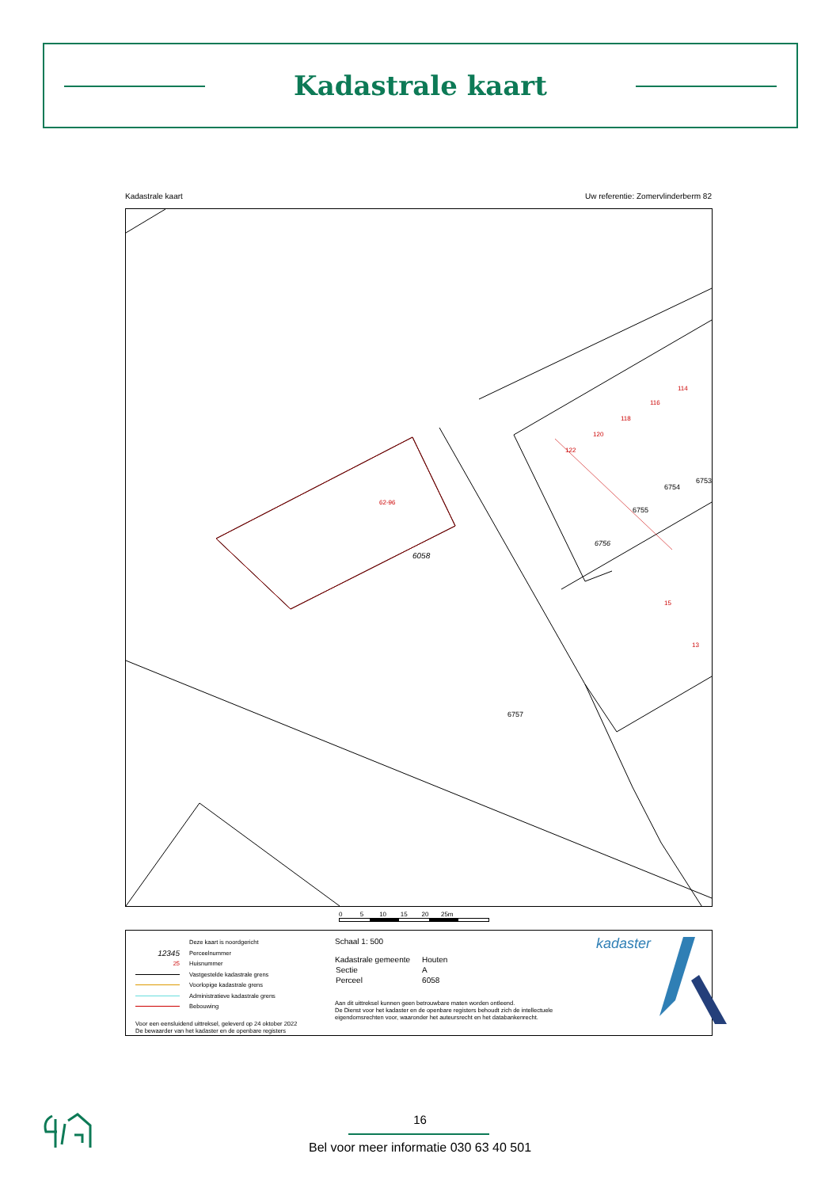Kadastrale kaart
Kadastrale kaart Uw referentie: Zomervlinderberm 82
6058
62-96
6756
6755
6754
6753
6757
122
120
118
116
114
15
13
0 5 10 15 20 25m
Deze kaart is noordgericht
12345 Perceelnummer
25 Huisnummer
Vastgestelde kadastrale grens
Voorlopige kadastrale grens
Administratieve kadastrale grens
Bebouwing
Voor een eensluidend uittreksel, geleverd op 24 oktober 2022
De bewaarder van het kadaster en de openbare registers
Schaal 1: 500
| Kadastrale gemeente | Houten |
| Sectie | A |
| Perceel | 6058 |
Aan dit uittreksel kunnen geen betrouwbare maten worden ontleend.
De Dienst voor het kadaster en de openbare registers behoudt zich de intellectuele eigendomsrechten voor, waaronder het auteursrecht en het databankenrecht.
kadaster
16
Bel voor meer informatie 030 63 40 501